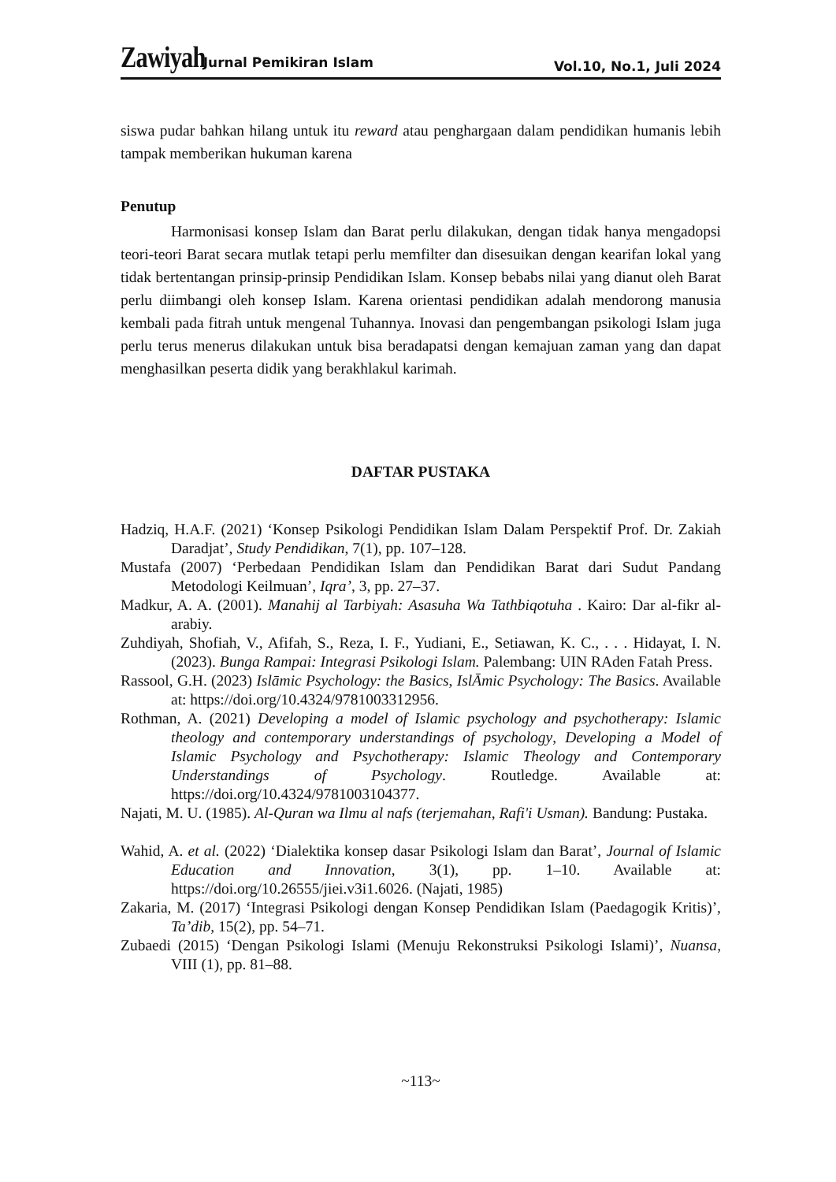Zawiyah: Jurnal Pemikiran Islam Vol.10, No.1, Juli 2024
siswa pudar bahkan hilang untuk itu reward atau penghargaan dalam pendidikan humanis lebih tampak memberikan hukuman karena
Penutup
Harmonisasi konsep Islam dan Barat perlu dilakukan, dengan tidak hanya mengadopsi teori-teori Barat secara mutlak tetapi perlu memfilter dan disesuikan dengan kearifan lokal yang tidak bertentangan prinsip-prinsip Pendidikan Islam. Konsep bebabs nilai yang dianut oleh Barat perlu diimbangi oleh konsep Islam. Karena orientasi pendidikan adalah mendorong manusia kembali pada fitrah untuk mengenal Tuhannya. Inovasi dan pengembangan psikologi Islam juga perlu terus menerus dilakukan untuk bisa beradapatsi dengan kemajuan zaman yang dan dapat menghasilkan peserta didik yang berakhlakul karimah.
DAFTAR PUSTAKA
Hadziq, H.A.F. (2021) ‘Konsep Psikologi Pendidikan Islam Dalam Perspektif Prof. Dr. Zakiah Daradjat’, Study Pendidikan, 7(1), pp. 107–128.
Mustafa (2007) ‘Perbedaan Pendidikan Islam dan Pendidikan Barat dari Sudut Pandang Metodologi Keilmuan’, Iqra’, 3, pp. 27–37.
Madkur, A. A. (2001). Manahij al Tarbiyah: Asasuha Wa Tathbiqotuha . Kairo: Dar al-fikr al-arabiy.
Zuhdiyah, Shofiah, V., Afifah, S., Reza, I. F., Yudiani, E., Setiawan, K. C., . . . Hidayat, I. N. (2023). Bunga Rampai: Integrasi Psikologi Islam. Palembang: UIN RAden Fatah Press.
Rassool, G.H. (2023) Islāmic Psychology: the Basics, IslĀmic Psychology: The Basics. Available at: https://doi.org/10.4324/9781003312956.
Rothman, A. (2021) Developing a model of Islamic psychology and psychotherapy: Islamic theology and contemporary understandings of psychology, Developing a Model of Islamic Psychology and Psychotherapy: Islamic Theology and Contemporary Understandings of Psychology. Routledge. Available at: https://doi.org/10.4324/9781003104377.
Najati, M. U. (1985). Al-Quran wa Ilmu al nafs (terjemahan, Rafi'i Usman). Bandung: Pustaka.
Wahid, A. et al. (2022) ‘Dialektika konsep dasar Psikologi Islam dan Barat’, Journal of Islamic Education and Innovation, 3(1), pp. 1–10. Available at: https://doi.org/10.26555/jiei.v3i1.6026. (Najati, 1985)
Zakaria, M. (2017) ‘Integrasi Psikologi dengan Konsep Pendidikan Islam (Paedagogik Kritis)’, Ta’dib, 15(2), pp. 54–71.
Zubaedi (2015) ‘Dengan Psikologi Islami (Menuju Rekonstruksi Psikologi Islami)’, Nuansa, VIII (1), pp. 81–88.
~113~